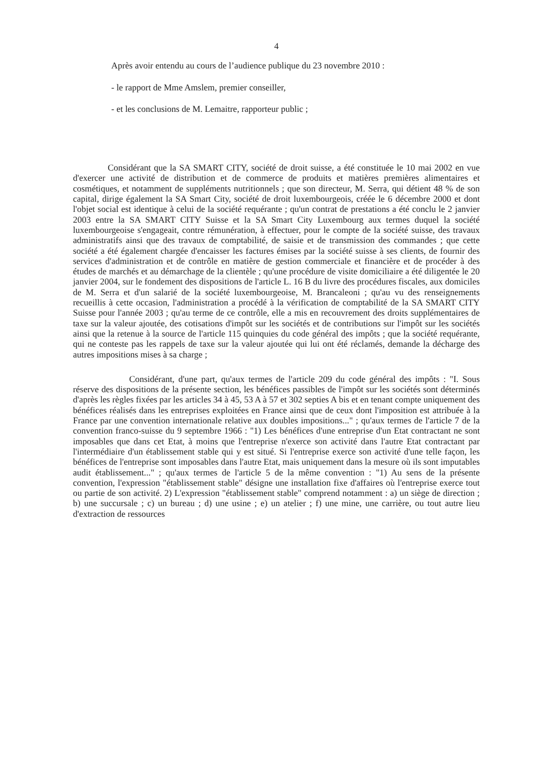4
Après avoir entendu au cours de l’audience publique du 23 novembre 2010 :
- le rapport de Mme Amslem, premier conseiller,
- et les conclusions de M. Lemaitre, rapporteur public ;
Considérant que la SA SMART CITY, société de droit suisse, a été constituée le 10 mai 2002 en vue d'exercer une activité de distribution et de commerce de produits et matières premières alimentaires et cosmétiques, et notamment de suppléments nutritionnels ; que son directeur, M. Serra, qui détient 48 % de son capital, dirige également la SA Smart City, société de droit luxembourgeois, créée le 6 décembre 2000 et dont l'objet social est identique à celui de la société requérante ; qu'un contrat de prestations a été conclu le 2 janvier 2003 entre la SA SMART CITY Suisse et la SA Smart City Luxembourg aux termes duquel la société luxembourgeoise s'engageait, contre rémunération, à effectuer, pour le compte de la société suisse, des travaux administratifs ainsi que des travaux de comptabilité, de saisie et de transmission des commandes ; que cette société a été également chargée d'encaisser les factures émises par la société suisse à ses clients, de fournir des services d'administration et de contrôle en matière de gestion commerciale et financière et de procéder à des études de marchés et au démarchage de la clientèle ; qu'une procédure de visite domiciliaire a été diligentée le 20 janvier 2004, sur le fondement des dispositions de l'article L. 16 B du livre des procédures fiscales, aux domiciles de M. Serra et d'un salarié de la société luxembourgeoise, M. Brancaleoni ; qu'au vu des renseignements recueillis à cette occasion, l'administration a procédé à la vérification de comptabilité de la SA SMART CITY Suisse pour l'année 2003 ; qu'au terme de ce contrôle, elle a mis en recouvrement des droits supplémentaires de taxe sur la valeur ajoutée, des cotisations d'impôt sur les sociétés et de contributions sur l'impôt sur les sociétés ainsi que la retenue à la source de l'article 115 quinquies du code général des impôts ; que la société requérante, qui ne conteste pas les rappels de taxe sur la valeur ajoutée qui lui ont été réclamés, demande la décharge des autres impositions mises à sa charge ;
Considérant, d'une part, qu'aux termes de l'article 209 du code général des impôts : "I. Sous réserve des dispositions de la présente section, les bénéfices passibles de l'impôt sur les sociétés sont déterminés d'après les règles fixées par les articles 34 à 45, 53 A à 57 et 302 septies A bis et en tenant compte uniquement des bénéfices réalisés dans les entreprises exploitées en France ainsi que de ceux dont l'imposition est attribuée à la France par une convention internationale relative aux doubles impositions..." ; qu'aux termes de l'article 7 de la convention franco-suisse du 9 septembre 1966 : "1) Les bénéfices d'une entreprise d'un Etat contractant ne sont imposables que dans cet Etat, à moins que l'entreprise n'exerce son activité dans l'autre Etat contractant par l'intermédiaire d'un établissement stable qui y est situé. Si l'entreprise exerce son activité d'une telle façon, les bénéfices de l'entreprise sont imposables dans l'autre Etat, mais uniquement dans la mesure où ils sont imputables audit établissement..." ; qu'aux termes de l'article 5 de la même convention : "1) Au sens de la présente convention, l'expression "établissement stable" désigne une installation fixe d'affaires où l'entreprise exerce tout ou partie de son activité. 2) L'expression "établissement stable" comprend notamment : a) un siège de direction ; b) une succursale ; c) un bureau ; d) une usine ; e) un atelier ; f) une mine, une carrière, ou tout autre lieu d'extraction de ressources